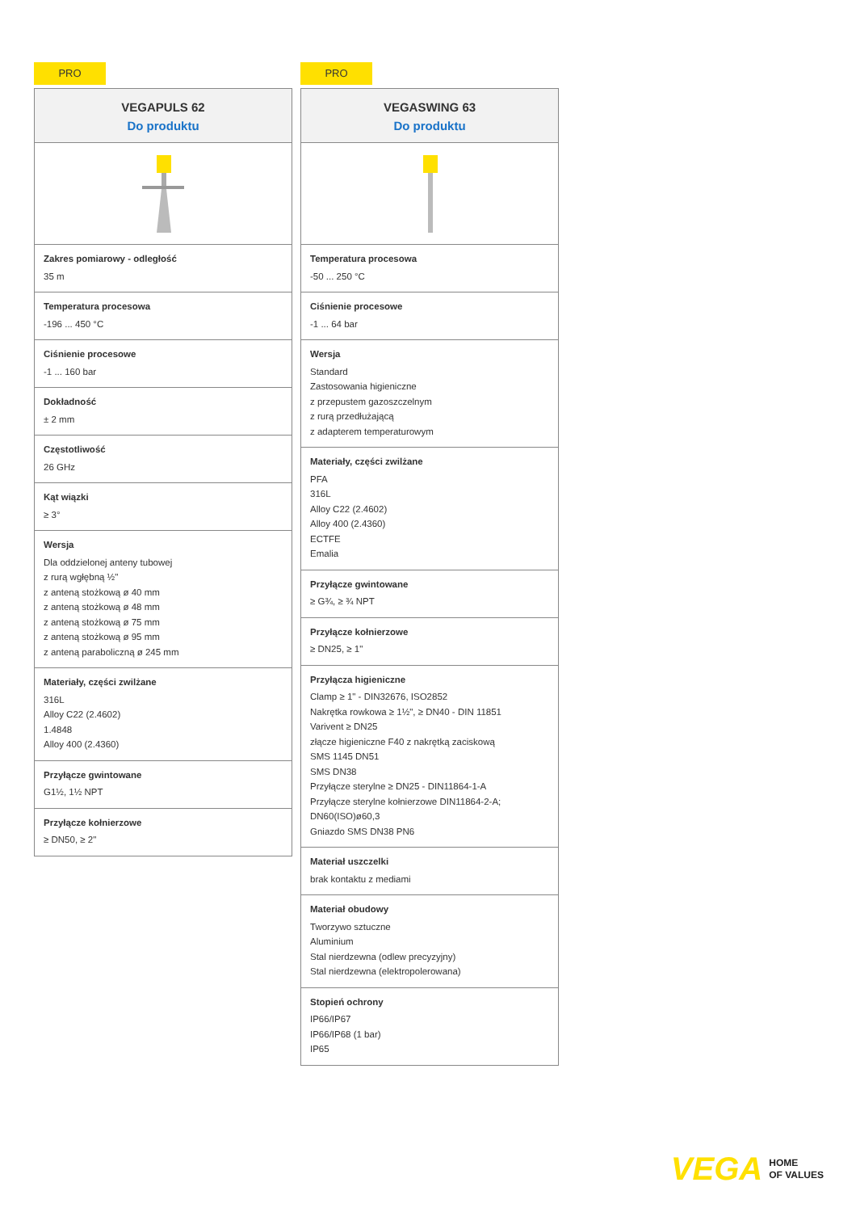PRO
VEGAPULS 62
Do produktu
Zakres pomiarowy - odległość
35 m
Temperatura procesowa
-196 ... 450 °C
Ciśnienie procesowe
-1 ... 160 bar
Dokładność
± 2 mm
Częstotliwość
26 GHz
Kąt wiązki
≥ 3°
Wersja
Dla oddzielonej anteny tubowej
z rurą wgłębną ½"
z anteną stożkową ø 40 mm
z anteną stożkową ø 48 mm
z anteną stożkową ø 75 mm
z anteną stożkową ø 95 mm
z anteną paraboliczną ø 245 mm
Materiały, części zwilżane
316L
Alloy C22 (2.4602)
1.4848
Alloy 400 (2.4360)
Przyłącze gwintowane
G1½, 1½ NPT
Przyłącze kołnierzowe
≥ DN50, ≥ 2"
PRO
VEGASWING 63
Do produktu
Temperatura procesowa
-50 ... 250 °C
Ciśnienie procesowe
-1 ... 64 bar
Wersja
Standard
Zastosowania higieniczne
z przepustem gazoszczelnym
z rurą przedłużającą
z adapterem temperaturowym
Materiały, części zwilżane
PFA
316L
Alloy C22 (2.4602)
Alloy 400 (2.4360)
ECTFE
Emalia
Przyłącze gwintowane
≥ G¾, ≥ ¾ NPT
Przyłącze kołnierzowe
≥ DN25, ≥ 1"
Przyłącza higieniczne
Clamp ≥ 1" - DIN32676, ISO2852
Nakrętka rowkowa ≥ 1½", ≥ DN40 - DIN 11851
Varivent ≥ DN25
złącze higieniczne F40 z nakrętką zaciskową
SMS 1145 DN51
SMS DN38
Przyłącze sterylne ≥ DN25 - DIN11864-1-A
Przyłącze sterylne kołnierzowe DIN11864-2-A; DN60(ISO)ø60,3
Gniazdo SMS DN38 PN6
Materiał uszczelki
brak kontaktu z mediami
Materiał obudowy
Tworzywo sztuczne
Aluminium
Stal nierdzewna (odlew precyzyjny)
Stal nierdzewna (elektropolerowana)
Stopień ochrony
IP66/IP67
IP66/IP68 (1 bar)
IP65
VEGA
HOME
OF VALUES